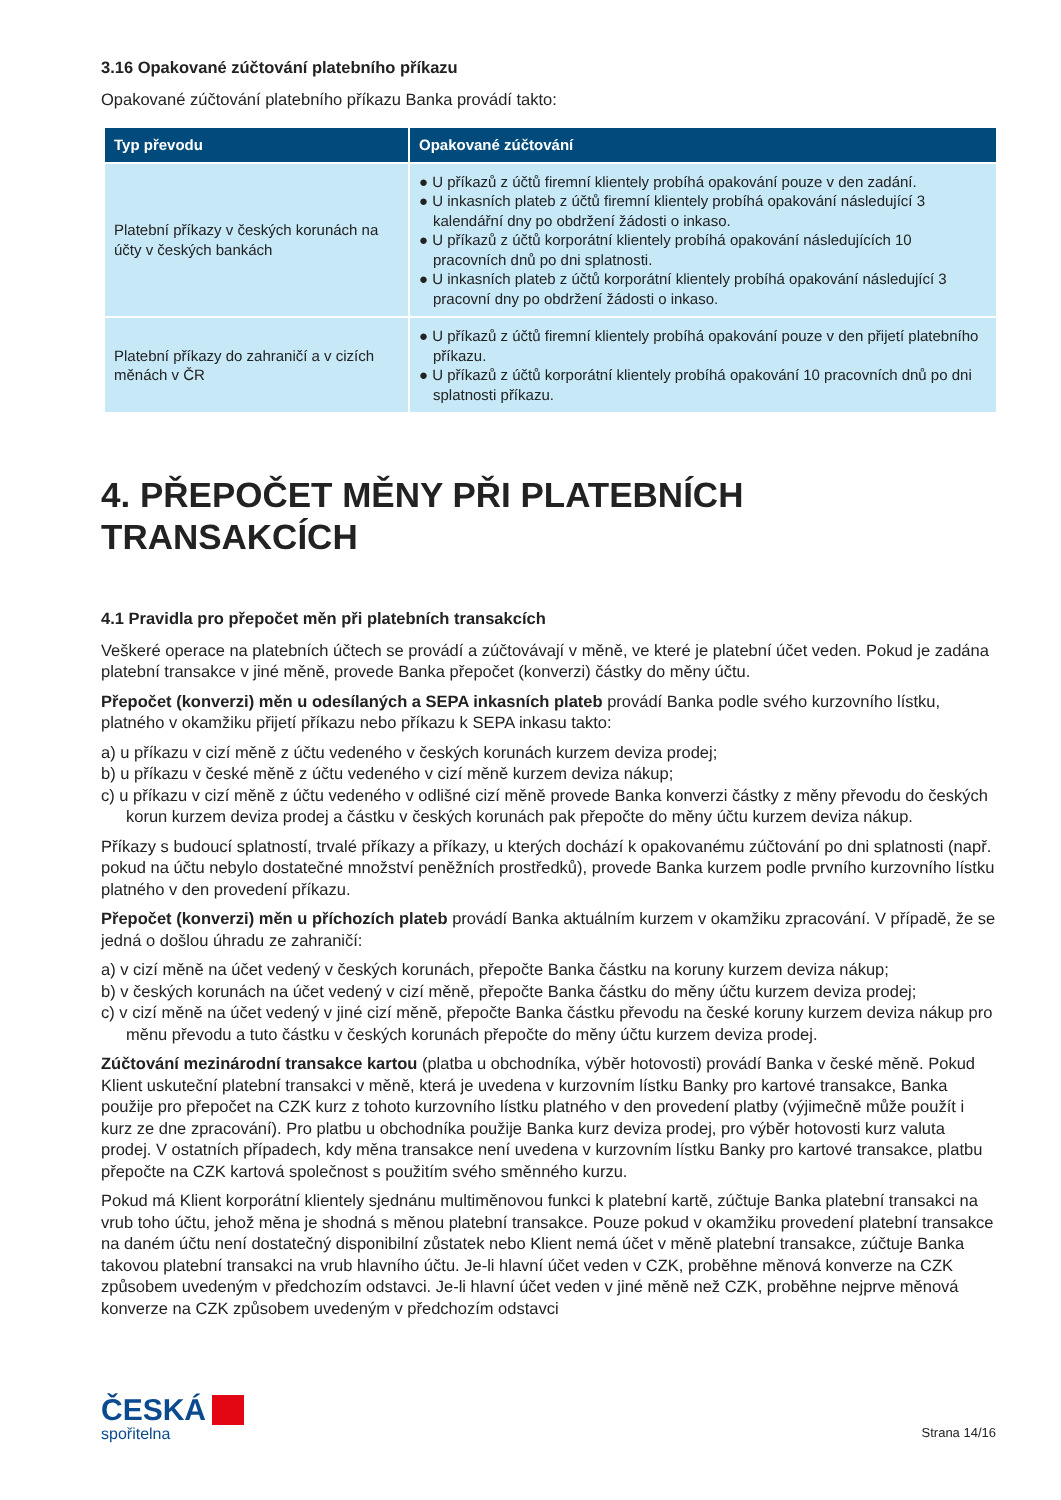3.16 Opakované zúčtování platebního příkazu
Opakované zúčtování platebního příkazu Banka provádí takto:
| Typ převodu | Opakované zúčtování |
| --- | --- |
| Platební příkazy v českých korunách na účty v českých bankách | ● U příkazů z účtů firemní klientely probíhá opakování pouze v den zadání. ● U inkasních plateb z účtů firemní klientely probíhá opakování následující 3 kalendářní dny po obdržení žádosti o inkaso. ● U příkazů z účtů korporátní klientely probíhá opakování následujících 10 pracovních dnů po dni splatnosti. ● U inkasních plateb z účtů korporátní klientely probíhá opakování následující 3 pracovní dny po obdržení žádosti o inkaso. |
| Platební příkazy do zahraničí a v cizích měnách v ČR | ● U příkazů z účtů firemní klientely probíhá opakování pouze v den přijetí platebního příkazu. ● U příkazů z účtů korporátní klientely probíhá opakování 10 pracovních dnů po dni splatnosti příkazu. |
4. PŘEPOČET MĚNY PŘI PLATEBNÍCH TRANSAKCÍCH
4.1 Pravidla pro přepočet měn při platebních transakcích
Veškeré operace na platebních účtech se provádí a zúčtovávají v měně, ve které je platební účet veden. Pokud je zadána platební transakce v jiné měně, provede Banka přepočet (konverzi) částky do měny účtu.
Přepočet (konverzi) měn u odesílaných a SEPA inkasních plateb provádí Banka podle svého kurzovního lístku, platného v okamžiku přijetí příkazu nebo příkazu k SEPA inkasu takto:
a) u příkazu v cizí měně z účtu vedeného v českých korunách kurzem deviza prodej;
b) u příkazu v české měně z účtu vedeného v cizí měně kurzem deviza nákup;
c) u příkazu v cizí měně z účtu vedeného v odlišné cizí měně provede Banka konverzi částky z měny převodu do českých korun kurzem deviza prodej a částku v českých korunách pak přepočte do měny účtu kurzem deviza nákup.
Příkazy s budoucí splatností, trvalé příkazy a příkazy, u kterých dochází k opakovanému zúčtování po dni splatnosti (např. pokud na účtu nebylo dostatečné množství peněžních prostředků), provede Banka kurzem podle prvního kurzovního lístku platného v den provedení příkazu.
Přepočet (konverzi) měn u příchozích plateb provádí Banka aktuálním kurzem v okamžiku zpracování. V případě, že se jedná o došlou úhradu ze zahraničí:
a) v cizí měně na účet vedený v českých korunách, přepočte Banka částku na koruny kurzem deviza nákup;
b) v českých korunách na účet vedený v cizí měně, přepočte Banka částku do měny účtu kurzem deviza prodej;
c) v cizí měně na účet vedený v jiné cizí měně, přepočte Banka částku převodu na české koruny kurzem deviza nákup pro měnu převodu a tuto částku v českých korunách přepočte do měny účtu kurzem deviza prodej.
Zúčtování mezinárodní transakce kartou (platba u obchodníka, výběr hotovosti) provádí Banka v české měně. Pokud Klient uskuteční platební transakci v měně, která je uvedena v kurzovním lístku Banky pro kartové transakce, Banka použije pro přepočet na CZK kurz z tohoto kurzovního lístku platného v den provedení platby (výjimečně může použít i kurz ze dne zpracování). Pro platbu u obchodníka použije Banka kurz deviza prodej, pro výběr hotovosti kurz valuta prodej. V ostatních případech, kdy měna transakce není uvedena v kurzovním lístku Banky pro kartové transakce, platbu přepočte na CZK kartová společnost s použitím svého směnného kurzu.
Pokud má Klient korporátní klientely sjednánu multiměnovou funkci k platební kartě, zúčtuje Banka platební transakci na vrub toho účtu, jehož měna je shodná s měnou platební transakce. Pouze pokud v okamžiku provedení platební transakce na daném účtu není dostatečný disponibilní zůstatek nebo Klient nemá účet v měně platební transakce, zúčtuje Banka takovou platební transakci na vrub hlavního účtu. Je-li hlavní účet veden v CZK, proběhne měnová konverze na CZK způsobem uvedeným v předchozím odstavci. Je-li hlavní účet veden v jiné měně než CZK, proběhne nejprve měnová konverze na CZK způsobem uvedeným v předchozím odstavci
ČESKÁ
spořitelna
Strana 14/16